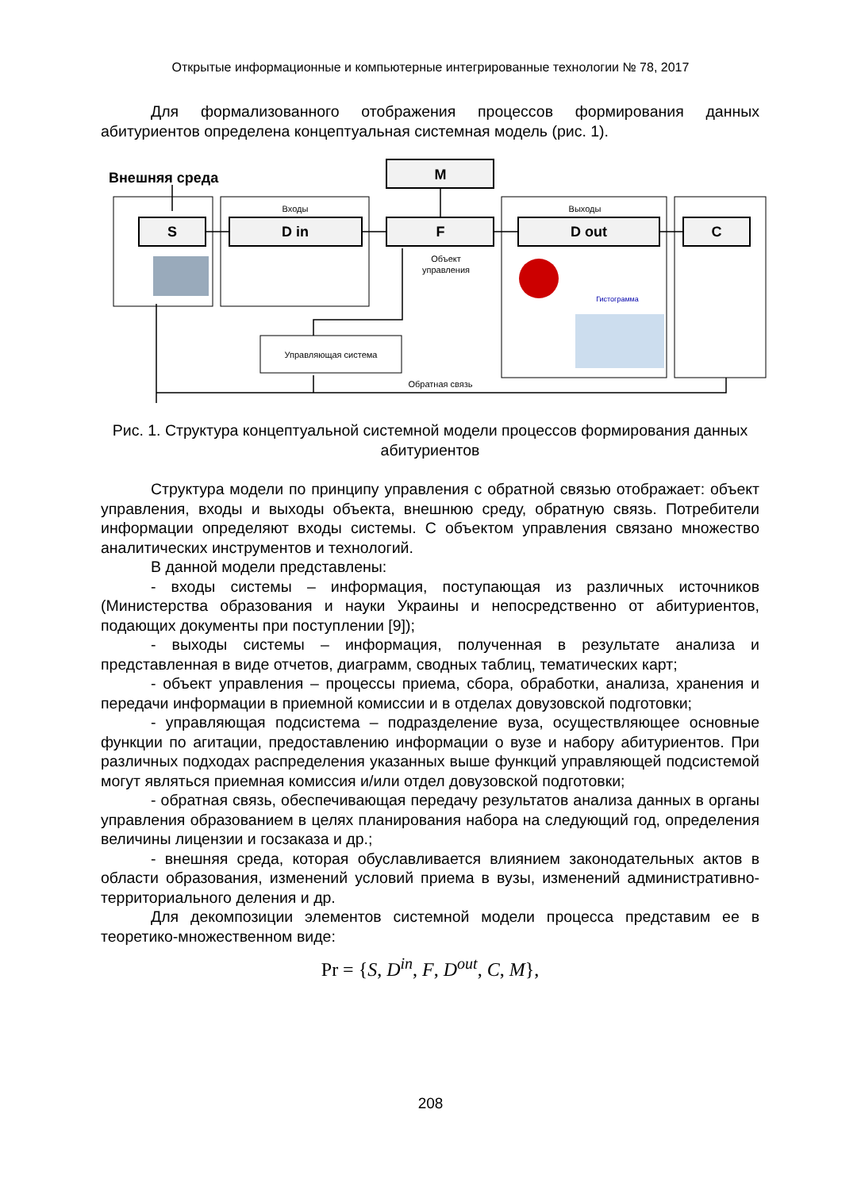Открытые информационные и компьютерные интегрированные технологии № 78, 2017
Для формализованного отображения процессов формирования данных абитуриентов определена концептуальная системная модель (рис. 1).
Внешняя среда
M
S
D in
F
D out
C
Входы
Выходы
Объект
управления
Управляющая система
Обратная связь
Гистограмма
Рис. 1. Структура концептуальной системной модели процессов формирования данных абитуриентов
Структура модели по принципу управления с обратной связью отображает: объект управления, входы и выходы объекта, внешнюю среду, обратную связь. Потребители информации определяют входы системы. С объектом управления связано множество аналитических инструментов и технологий.
В данной модели представлены:
- входы системы – информация, поступающая из различных источников (Министерства образования и науки Украины и непосредственно от абитуриентов, подающих документы при поступлении [9]);
- выходы системы – информация, полученная в результате анализа и представленная в виде отчетов, диаграмм, сводных таблиц, тематических карт;
- объект управления – процессы приема, сбора, обработки, анализа, хра­нения и передачи информации в приемной комиссии и в отделах довузовской под­готовки;
- управляющая подсистема – подразделение вуза, осуществляющее ос­новные функции по агитации, предоставлению информации о вузе и набору аби­туриентов. При различных подходах распределения указанных выше функций управляющей подсистемой могут являться приемная комиссия и/или отдел дову­зовской подготовки;
- обратная связь, обеспечивающая передачу результатов анализа данных в органы управления образованием в целях планирования набора на следующий год, определения величины лицензии и госзаказа и др.;
- внешняя среда, которая обуславливается влиянием законодательных ак­тов в области образования, изменений условий приема в вузы, изменений адми­нистративно-территориального деления и др.
Для декомпозиции элементов системной модели процесса представим ее в теоретико-множественном виде:
Pr = {S, D<sup>in</sup>, F, D<sup>out</sup>, C, M},
208